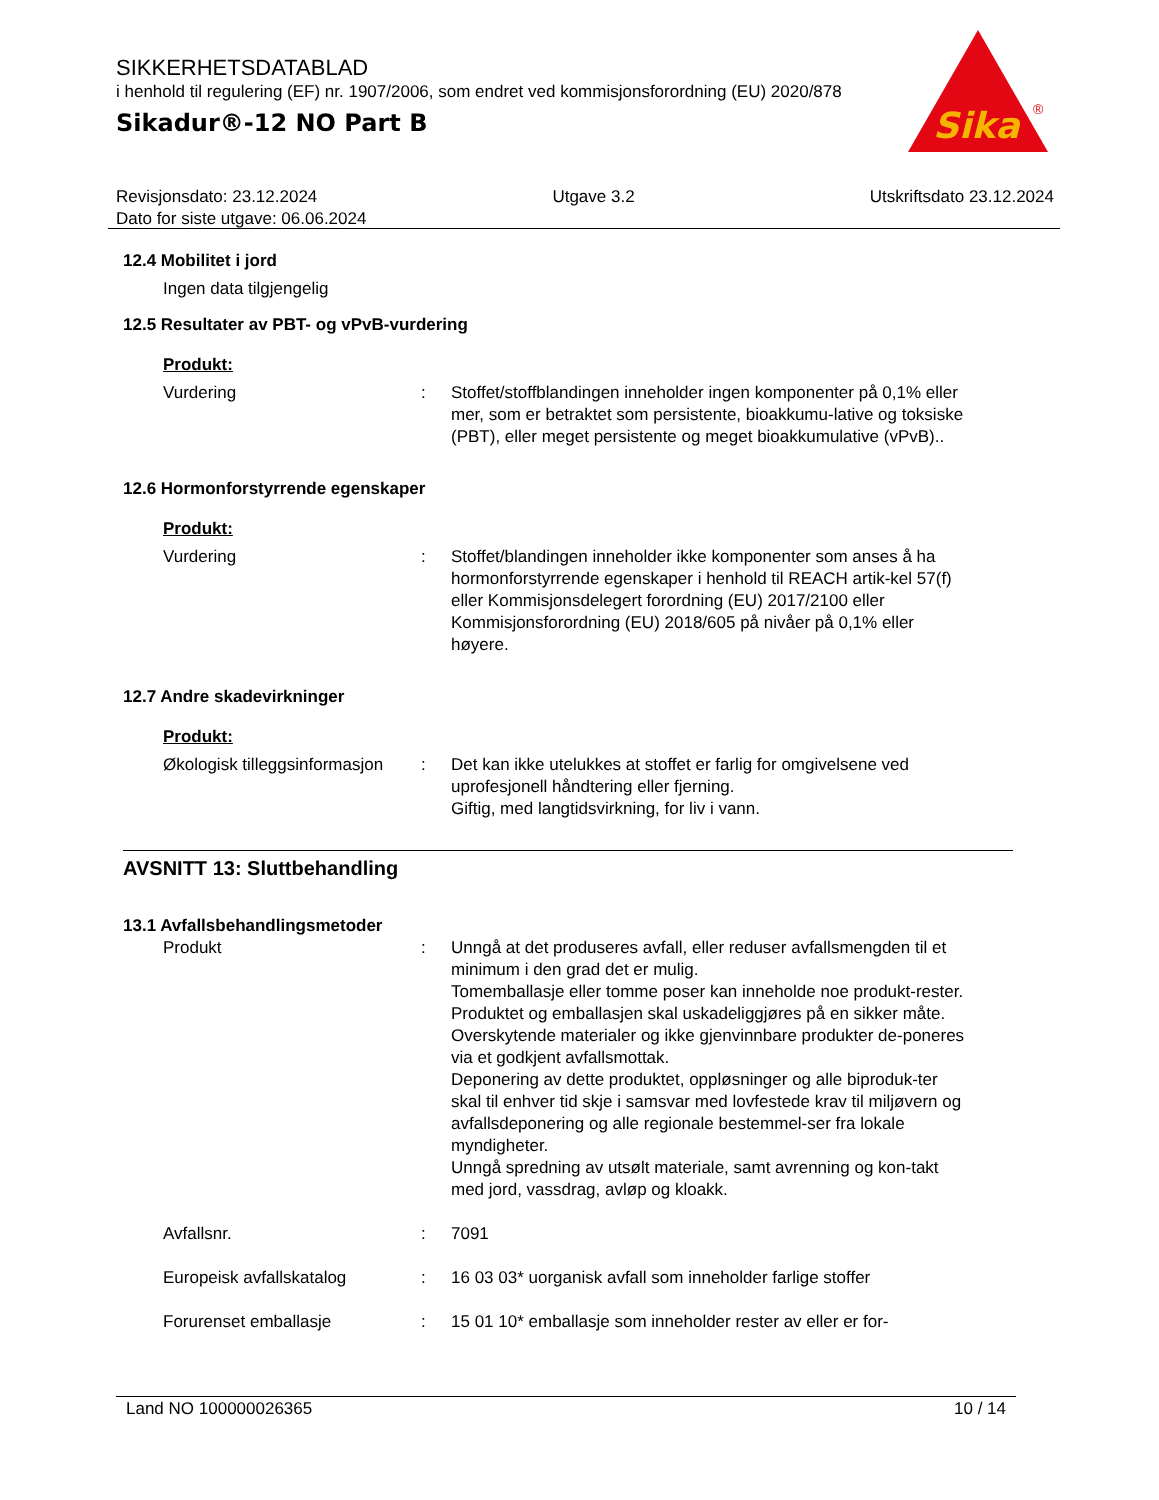SIKKERHETSDATABLAD
i henhold til regulering (EF) nr. 1907/2006, som endret ved kommisjonsforordning (EU) 2020/878
Sikadur®-12 NO Part B
Sika
®
Revisjonsdato: 23.12.2024 Utgave 3.2 Utskriftsdato 23.12.2024
Dato for siste utgave: 06.06.2024
12.4 Mobilitet i jord
Ingen data tilgjengelig
12.5 Resultater av PBT- og vPvB-vurdering
Produkt:
Vurdering : Stoffet/stoffblandingen inneholder ingen komponenter på 0,1% eller mer, som er betraktet som persistente, bioakkumu-lative og toksiske (PBT), eller meget persistente og meget bioakkumulative (vPvB)..
12.6 Hormonforstyrrende egenskaper
Produkt:
Vurdering : Stoffet/blandingen inneholder ikke komponenter som anses å ha hormonforstyrrende egenskaper i henhold til REACH artik-kel 57(f) eller Kommisjonsdelegert forordning (EU) 2017/2100 eller Kommisjonsforordning (EU) 2018/605 på nivåer på 0,1% eller høyere.
12.7 Andre skadevirkninger
Produkt:
Økologisk tilleggsinformasjon
: Det kan ikke utelukkes at stoffet er farlig for omgivelsene ved uprofesjonell håndtering eller fjerning.
Giftig, med langtidsvirkning, for liv i vann.
AVSNITT 13: Sluttbehandling
13.1 Avfallsbehandlingsmetoder
Produkt : Unngå at det produseres avfall, eller reduser avfallsmengden til et minimum i den grad det er mulig.
Tomemballasje eller tomme poser kan inneholde noe produkt-rester.
Produktet og emballasjen skal uskadeliggjøres på en sikker måte.
Overskytende materialer og ikke gjenvinnbare produkter de-poneres via et godkjent avfallsmottak.
Deponering av dette produktet, oppløsninger og alle biproduk-ter skal til enhver tid skje i samsvar med lovfestede krav til miljøvern og avfallsdeponering og alle regionale bestemmel-ser fra lokale myndigheter.
Unngå spredning av utsølt materiale, samt avrenning og kon-takt med jord, vassdrag, avløp og kloakk.
Avfallsnr. : 7091
Europeisk avfallskatalog : 16 03 03* uorganisk avfall som inneholder farlige stoffer
Forurenset emballasje : 15 01 10* emballasje som inneholder rester av eller er for-
Land NO 100000026365 10 / 14